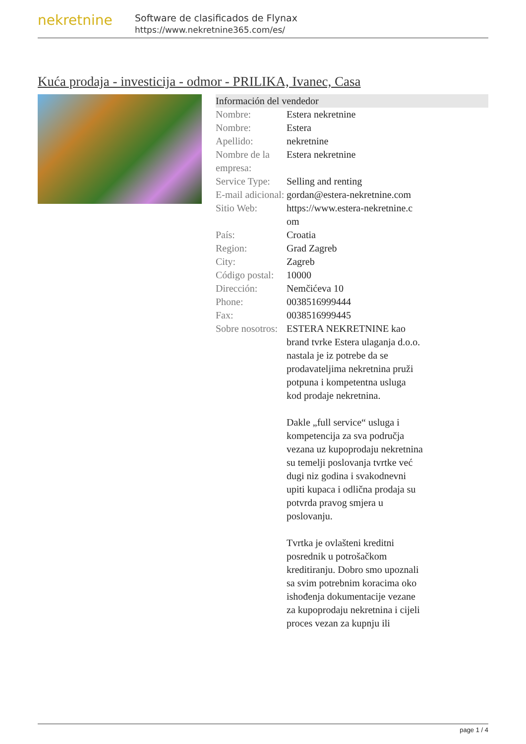nekretnine
Software de clasificados de Flynax
https://www.nekretnine365.com/es/
Kuća prodaja - investicija - odmor - PRILIKA, Ivanec, Casa
Información del vendedor
| Nombre: | Estera nekretnine |
| Nombre: | Estera |
| Apellido: | nekretnine |
| Nombre de la empresa: | Estera nekretnine |
| Service Type: | Selling and renting |
| E-mail adicional: | gordan@estera-nekretnine.com |
| Sitio Web: | https://www.estera-nekretnine.c om |
| País: | Croatia |
| Region: | Grad Zagreb |
| City: | Zagreb |
| Código postal: | 10000 |
| Dirección: | Nemčićeva 10 |
| Phone: | 0038516999444 |
| Fax: | 0038516999445 |
| Sobre nosotros: | ESTERA NEKRETNINE kao brand tvrke Estera ulaganja d.o.o. nastala je iz potrebe da se prodavateljima nekretnina pruži potpuna i kompetentna usluga kod prodaje nekretnina. Dakle „full service“ usluga i kompetencija za sva područja vezana uz kupoprodaju nekretnina su temelji poslovanja tvrtke već dugi niz godina i svakodnevni upiti kupaca i odlična prodaja su potvrda pravog smjera u poslovanju. Tvrtka je ovlašteni kreditni posrednik u potrošačkom kreditiranju. Dobro smo upoznali sa svim potrebnim koracima oko ishođenja dokumentacije vezane za kupoprodaju nekretnina i cijeli proces vezan za kupnju ili |
page 1 / 4